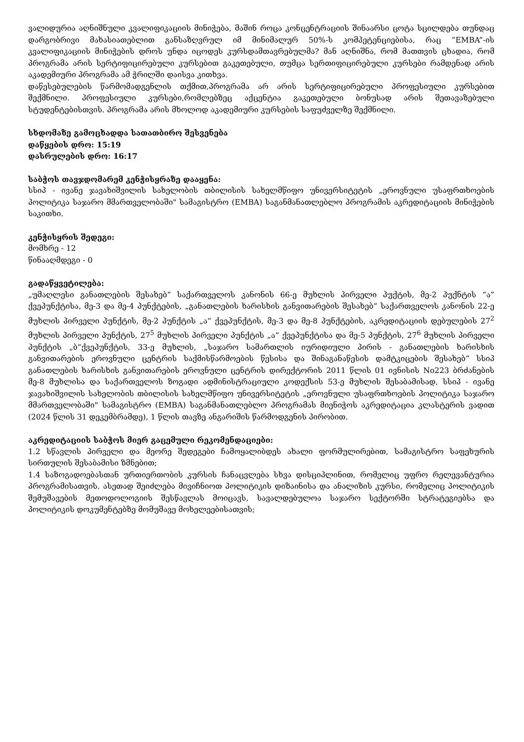ვალიდურია აღნიშნული კვალიფიკაციის მინიჭება, მაშინ როცა კონცენტრაციის შინაარსი ცოტა სცილდება თუნდაც დარგობრივი მახასიათებლით განსაზღვრულ იმ მინიმალურ 50%-ს კომპეტენციებისა, რაც “EMBA”-ის კვალიფიკაციის მინიჭების დროს უნდა იცოდეს კურსდამთავრებულმა? მან აღნიშნა, რომ მათთვის ცხადია, რომ პროგრამა არის სერტიფიცირებული კურსებით გაკეთებული, თუმცა სერთიფიცირებული კურსები რამდენად არის აკადემიური პროგრამა ამ ჭრილში დაისვა კითხვა.
დაწესებულების წარმომადგენლის თქმით,პროგრამა არ არის სერტიფიცირებული პროფესიული კურსებით შექმნილი. პროფესიული კურსები,რომლებზეც აქცენტია გაკეთებული ბონუსად არის შეთავაზებული სტუდენტებისთვის. პროგრამა არის მხოლოდ აკადემიური კურსების საფუძველზე შექმნილი.
სხდომაზე გამოცხადდა სათათბირო შესვენება
დაწყების დრო: 15:19
დასრულების დრო: 16:17
საბჭოს თავჯდომარემ კენჭისყრაზე დააყენა:
სსიპ - ივანე ჯავახიშვილის სახელობის თბილისის სახელმწიფო უნივერსიტეტის „ეროვნული უსაფრთხოების პოლიტიკა საჯარო მმართველობაში" სამაგისტრო (EMBA) საგანმანათლებლო პროგრამის აკრედიტაციის მინიჭების საკითხი.
კენჭისყრის შედეგი:
მომხრე - 12
წინააღმდეგი - 0
გადაწყვეტილება:
„უმაღლესი განათლების შესახებ“ საქართველოს კანონის 66-ე მუხლის პირველი პუქტის, მე-2 პუქნტის “ა” ქვეპუნქტისა, მე-3 და მე-4 პუნქტების, „განათლების ხარისხის განვითარების შესახებ“ საქართველოს კანონის 22-ე მუხლის პირველი პუნქტის, მე-2 პუნქტის „ა“ ქვეპუნქტის, მე-3 და მე-8 პუნქტების, აკრედიტაციის დებულების 27<sup>2</sup> მუხლის პირველი პუნქტის, 27<sup>5</sup> მუხლის პირველი პუნქტის „ა“ ქვეპუნქტისა და მე-5 პუნქტის, 27<sup>6</sup> მუხლის პირველი პუნქტის „ბ“ქვეპუნქტის, 33-ე მუხლის, „საჯარო სამართლის იურიდიული პირის - განათლების ხარისხის განვითარების ეროვნული ცენტრის საქმისწარმოების წესისა და შინაგანაწესის დამტკიცების შესახებ” სსიპ განათლების ხარისხის განვითარების ეროვნული ცენტრის დირექტორის 2011 წლის 01 ივნისის No223 ბრძანების მე-8 მუხლისა და საქართველოს ზოგადი ადმინისტრაციული კოდექსის 53-ე მუხლის შესაბამისად, სსიპ - ივანე ჯავახიშვილის სახელობის თბილისის სახელმწიფო უნივერსიტეტის „ეროვნული უსაფრთხოების პოლიტიკა საჯარო მმართველობაში" სამაგისტრო (EMBA) საგანმანათლებლო პროგრამას მიენიჭოს აკრედიტაცია კლასტერის ვადით (2024 წლის 31 დეკემბრამდე), 1 წლის თავზე ანგარიშის წარმოდგენის პირობით.
აკრედიტაციის საბჭოს მიერ გაცემული რეკომენდაციები:
1.2 სწავლის პირველი და მეორე შედეგები ჩამოყალიბდეს ახალი ფორმულირებით, სამაგისტრო საფეხურის სირთულის შესაბამისი ზმნებით;
1.4 საზოგადოებასთან ურთიერთობის კურსის ჩანაცვლება სხვა დისციპლინით, რომელიც უფრო რელევანტურია პროგრამისათვის. ასეთად შეიძლება მივიჩნიოთ პოლიტიკის დიზაინისა და ანალიზის კურსი, რომელიც პოლიტიკის შემუშავების მეთოდოლოგიის შესწავლას მოიცავს, სავალდებულოა საჯარო სექტორში სტრატეგიებსა და პოლიტიკის დოკუმენტებზე მომუშავე მოხელეებისათვის;